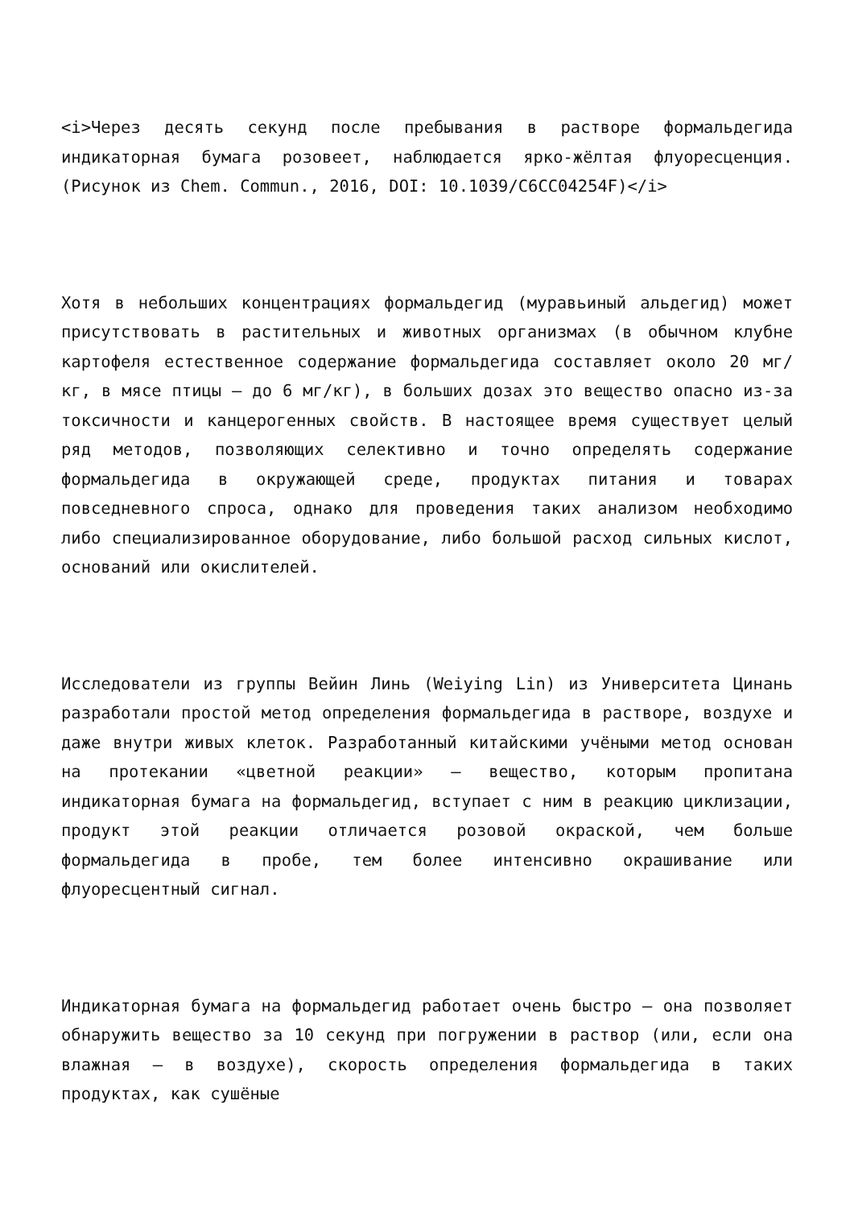<i>Через десять секунд после пребывания в растворе формальдегида индикаторная бумага розовеет, наблюдается ярко-жёлтая флуоресценция. (Рисунок из Chem. Commun., 2016, DOI: 10.1039/C6CC04254F)</i>
Хотя в небольших концентрациях формальдегид (муравьиный альдегид) может присутствовать в растительных и животных организмах (в обычном клубне картофеля естественное содержание формальдегида составляет около 20 мг/кг, в мясе птицы — до 6 мг/кг), в больших дозах это вещество опасно из-за токсичности и канцерогенных свойств. В настоящее время существует целый ряд методов, позволяющих селективно и точно определять содержание формальдегида в окружающей среде, продуктах питания и товарах повседневного спроса, однако для проведения таких анализом необходимо либо специализированное оборудование, либо большой расход сильных кислот, оснований или окислителей.
Исследователи из группы Вейин Линь (Weiying Lin) из Университета Цинань разработали простой метод определения формальдегида в растворе, воздухе и даже внутри живых клеток. Разработанный китайскими учёными метод основан на протекании «цветной реакции» — вещество, которым пропитана индикаторная бумага на формальдегид, вступает с ним в реакцию циклизации, продукт этой реакции отличается розовой окраской, чем больше формальдегида в пробе, тем более интенсивно окрашивание или флуоресцентный сигнал.
Индикаторная бумага на формальдегид работает очень быстро — она позволяет обнаружить вещество за 10 секунд при погружении в раствор (или, если она влажная — в воздухе), скорость определения формальдегида в таких продуктах, как сушёные